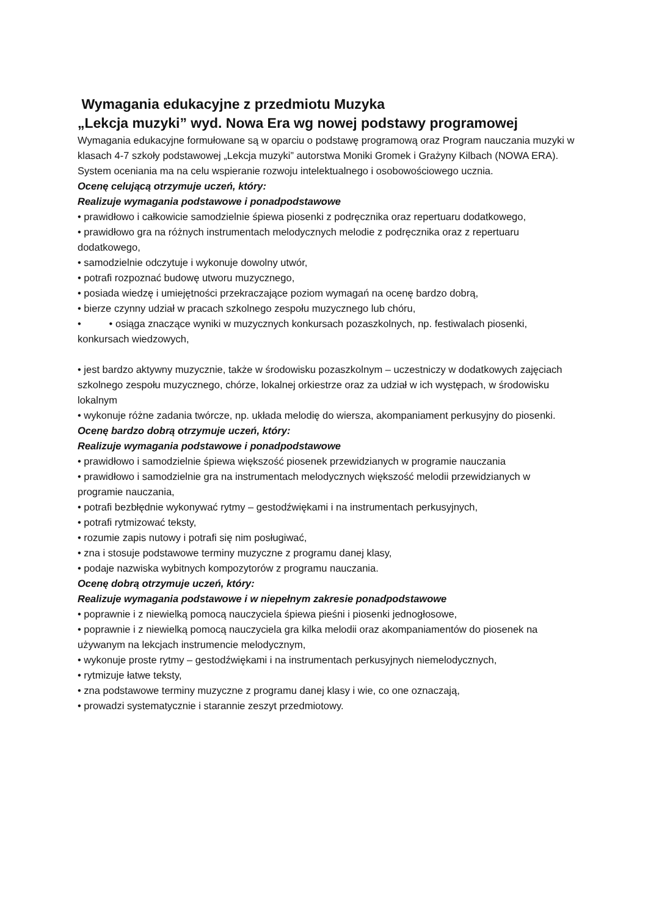Wymagania edukacyjne z przedmiotu Muzyka
„Lekcja muzyki” wyd. Nowa Era wg nowej podstawy programowej
Wymagania edukacyjne formułowane są w oparciu o podstawę programową oraz Program nauczania muzyki w klasach 4-7 szkoły podstawowej „Lekcja muzyki” autorstwa Moniki Gromek i Grażyny Kilbach (NOWA ERA). System oceniania ma na celu wspieranie rozwoju intelektualnego i osobowościowego ucznia.
Ocenę celującą otrzymuje uczeń, który:
Realizuje wymagania podstawowe i ponadpodstawowe
• prawidłowo i całkowicie samodzielnie śpiewa piosenki z podręcznika oraz repertuaru dodatkowego,
• prawidłowo gra na różnych instrumentach melodycznych melodie z podręcznika oraz z repertuaru dodatkowego,
• samodzielnie odczytuje i wykonuje dowolny utwór,
• potrafi rozpoznać budowę utworu muzycznego,
• posiada wiedzę i umiejętności przekraczające poziom wymagań na ocenę bardzo dobrą,
• bierze czynny udział w pracach szkolnego zespołu muzycznego lub chóru,
• • osiąga znaczące wyniki w muzycznych konkursach pozaszkolnych, np. festiwalach piosenki, konkursach wiedzowych,
• jest bardzo aktywny muzycznie, także w środowisku pozaszkolnym – uczestniczy w dodatkowych zajęciach szkolnego zespołu muzycznego, chórze, lokalnej orkiestrze oraz za udział w ich występach, w środowisku lokalnym
• wykonuje różne zadania twórcze, np. układa melodię do wiersza, akompaniament perkusyjny do piosenki.
Ocenę bardzo dobrą otrzymuje uczeń, który:
Realizuje wymagania podstawowe i ponadpodstawowe
• prawidłowo i samodzielnie śpiewa większość piosenek przewidzianych w programie nauczania
• prawidłowo i samodzielnie gra na instrumentach melodycznych większość melodii przewidzianych w programie nauczania,
• potrafi bezbłędnie wykonywać rytmy – gestodźwiękami i na instrumentach perkusyjnych,
• potrafi rytmizować teksty,
• rozumie zapis nutowy i potrafi się nim posługiwać,
• zna i stosuje podstawowe terminy muzyczne z programu danej klasy,
• podaje nazwiska wybitnych kompozytorów z programu nauczania.
Ocenę dobrą otrzymuje uczeń, który:
Realizuje wymagania podstawowe i w niepełnym zakresie ponadpodstawowe
• poprawnie i z niewielką pomocą nauczyciela śpiewa pieśni i piosenki jednogłosowe,
• poprawnie i z niewielką pomocą nauczyciela gra kilka melodii oraz akompaniamentów do piosenek na używanym na lekcjach instrumencie melodycznym,
• wykonuje proste rytmy – gestodźwiękami i na instrumentach perkusyjnych niemelodycznych,
• rytmizuje łatwe teksty,
• zna podstawowe terminy muzyczne z programu danej klasy i wie, co one oznaczają,
• prowadzi systematycznie i starannie zeszyt przedmiotowy.